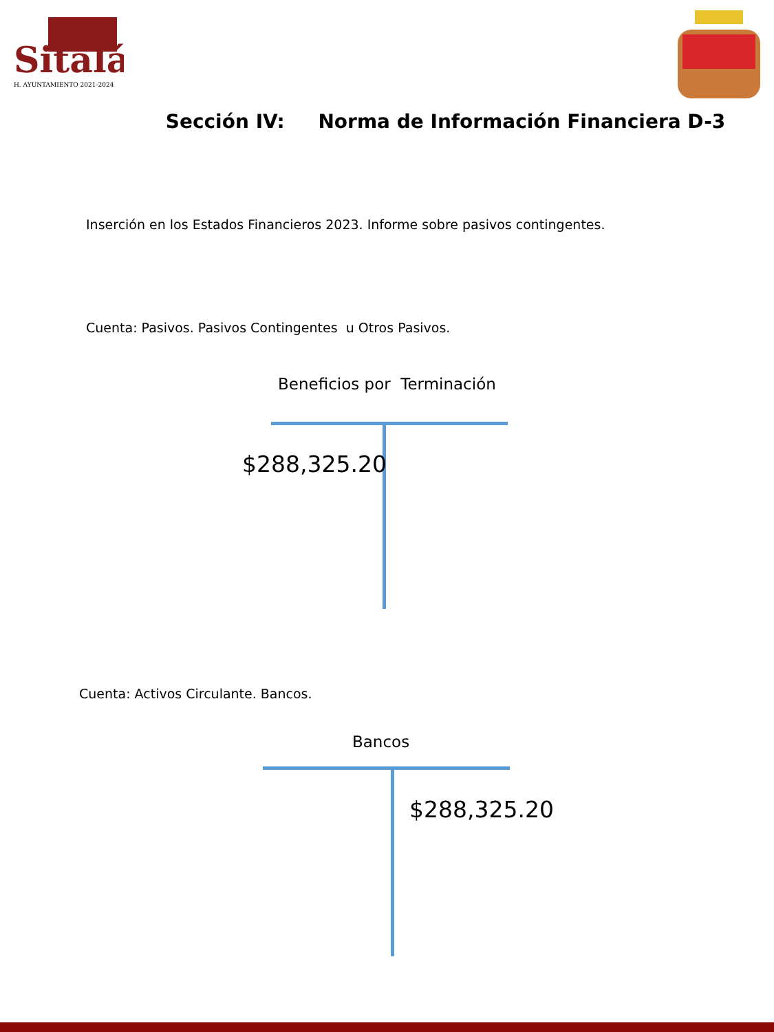Sitalá
H. AYUNTAMIENTO 2021-2024
Sección IV: Norma de Información Financiera D-3
Inserción en los Estados Financieros 2023. Informe sobre pasivos contingentes.
Cuenta: Pasivos. Pasivos Contingentes u Otros Pasivos.
Beneficios por Terminación
$288,325.20
Cuenta: Activos Circulante. Bancos.
Bancos
$288,325.20